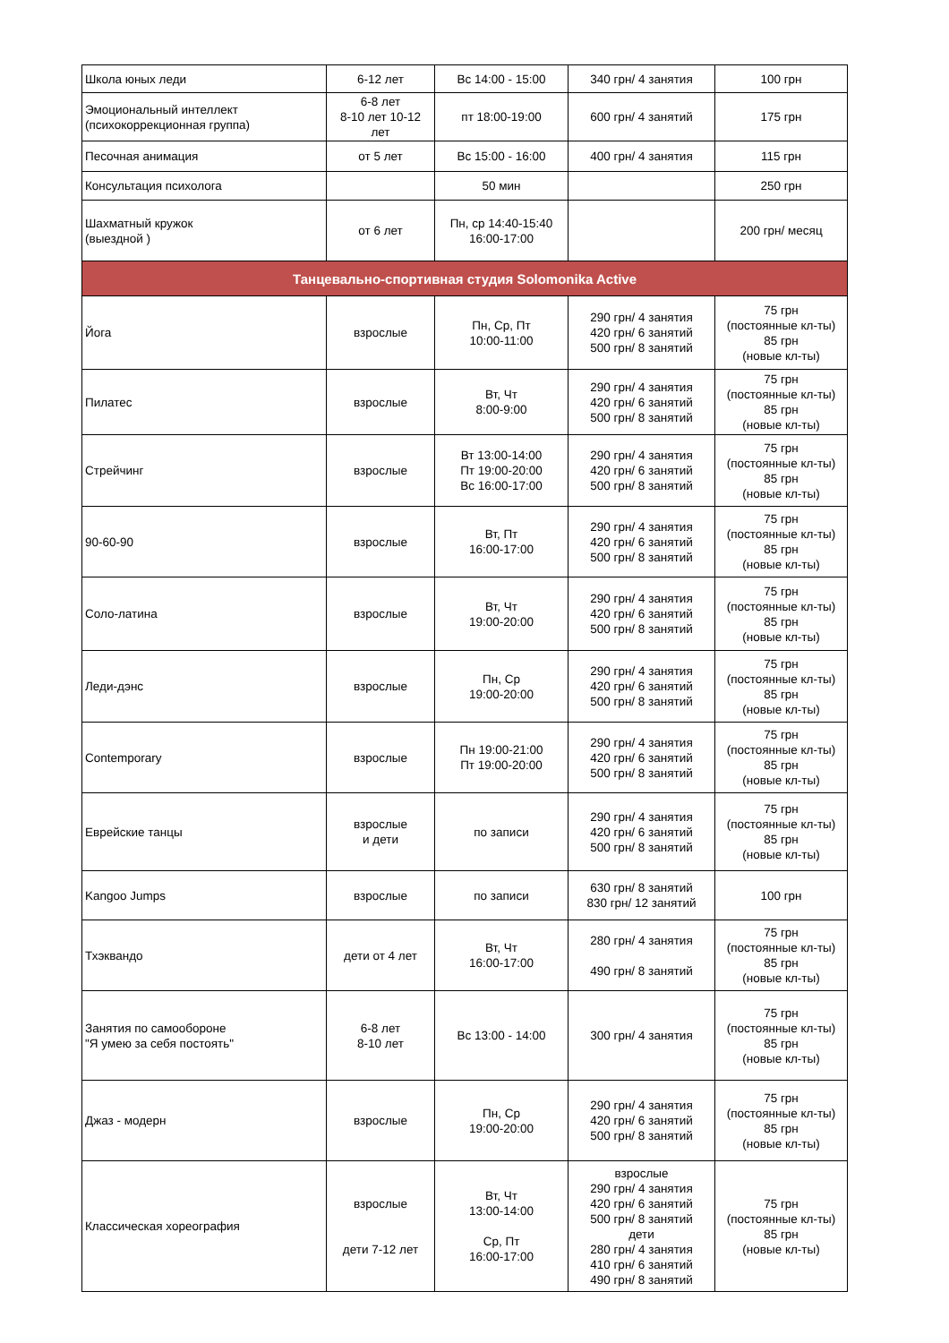| Школа юных леди | 6-12 лет | Вс 14:00 - 15:00 | 340 грн/ 4 занятия | 100 грн |
| Эмоциональный интеллект (психокоррекционная группа) | 6-8 лет 8-10 лет 10-12 лет | пт 18:00-19:00 | 600 грн/ 4 занятий | 175 грн |
| Песочная анимация | от 5 лет | Вс 15:00 - 16:00 | 400 грн/ 4 занятия | 115 грн |
| Консультация психолога | | 50 мин | | 250 грн |
| Шахматный кружок (выездной ) | от 6 лет | Пн, ср 14:40-15:40 16:00-17:00 | | 200 грн/ месяц |
| Танцевально-спортивная студия Solomonika Active | | | | |
| Йога | взрослые | Пн, Ср, Пт 10:00-11:00 | 290 грн/ 4 занятия 420 грн/ 6 занятий 500 грн/ 8 занятий | 75 грн (постоянные кл-ты) 85 грн (новые кл-ты) |
| Пилатес | взрослые | Вт, Чт 8:00-9:00 | 290 грн/ 4 занятия 420 грн/ 6 занятий 500 грн/ 8 занятий | 75 грн (постоянные кл-ты) 85 грн (новые кл-ты) |
| Стрейчинг | взрослые | Вт 13:00-14:00 Пт 19:00-20:00 Вс 16:00-17:00 | 290 грн/ 4 занятия 420 грн/ 6 занятий 500 грн/ 8 занятий | 75 грн (постоянные кл-ты) 85 грн (новые кл-ты) |
| 90-60-90 | взрослые | Вт, Пт 16:00-17:00 | 290 грн/ 4 занятия 420 грн/ 6 занятий 500 грн/ 8 занятий | 75 грн (постоянные кл-ты) 85 грн (новые кл-ты) |
| Соло-латина | взрослые | Вт, Чт 19:00-20:00 | 290 грн/ 4 занятия 420 грн/ 6 занятий 500 грн/ 8 занятий | 75 грн (постоянные кл-ты) 85 грн (новые кл-ты) |
| Леди-дэнс | взрослые | Пн, Ср 19:00-20:00 | 290 грн/ 4 занятия 420 грн/ 6 занятий 500 грн/ 8 занятий | 75 грн (постоянные кл-ты) 85 грн (новые кл-ты) |
| Contemporary | взрослые | Пн 19:00-21:00 Пт 19:00-20:00 | 290 грн/ 4 занятия 420 грн/ 6 занятий 500 грн/ 8 занятий | 75 грн (постоянные кл-ты) 85 грн (новые кл-ты) |
| Еврейские танцы | взрослые и дети | по записи | 290 грн/ 4 занятия 420 грн/ 6 занятий 500 грн/ 8 занятий | 75 грн (постоянные кл-ты) 85 грн (новые кл-ты) |
| Kangoo Jumps | взрослые | по записи | 630 грн/ 8 занятий 830 грн/ 12 занятий | 100 грн |
| Тхэквандо | дети от 4 лет | Вт, Чт 16:00-17:00 | 280 грн/ 4 занятия 490 грн/ 8 занятий | 75 грн (постоянные кл-ты) 85 грн (новые кл-ты) |
| Занятия по самообороне "Я умею за себя постоять" | 6-8 лет 8-10 лет | Вс 13:00 - 14:00 | 300 грн/ 4 занятия | 75 грн (постоянные кл-ты) 85 грн (новые кл-ты) |
| Джаз - модерн | взрослые | Пн, Ср 19:00-20:00 | 290 грн/ 4 занятия 420 грн/ 6 занятий 500 грн/ 8 занятий | 75 грн (постоянные кл-ты) 85 грн (новые кл-ты) |
| Классическая хореография | взрослые дети 7-12 лет | Вт, Чт 13:00-14:00 Ср, Пт 16:00-17:00 | взрослые 290 грн/ 4 занятия 420 грн/ 6 занятий 500 грн/ 8 занятий дети 280 грн/ 4 занятия 410 грн/ 6 занятий 490 грн/ 8 занятий | 75 грн (постоянные кл-ты) 85 грн (новые кл-ты) |